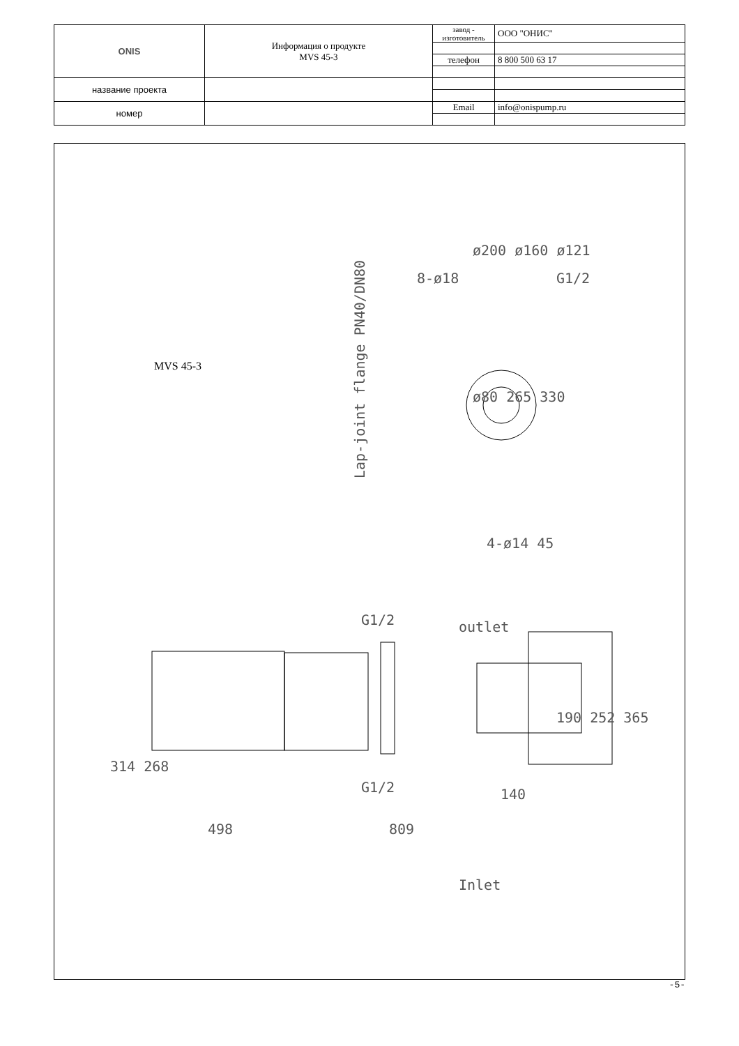| ONIS | Информация о продукте MVS 45-3 | завод - изготовитель | ООО "ОНИС" |
| | | телефон | 8 800 500 63 17 |
| название проекта | | | |
| номер | | Email | info@onispump.ru |
MVS 45-3
Lap-joint flange PN40/DN80
ø80 265 330
ø200 ø160 ø121
314 268
498
809
140
190 252 365
4-ø14 45
outlet
Inlet
G1/2
G1/2
8-ø18
G1/2
-5-